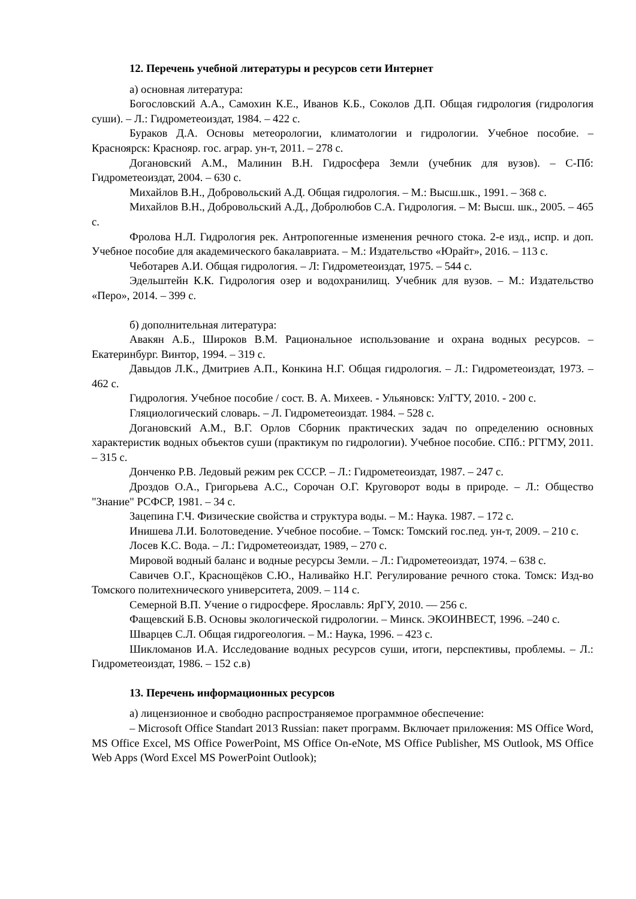12. Перечень учебной литературы и ресурсов сети Интернет
а) основная литература:
Богословский А.А., Самохин К.Е., Иванов К.Б., Соколов Д.П. Общая гидрология (гидрология суши). – Л.: Гидрометеоиздат, 1984. – 422 с.
Бураков Д.А. Основы метеорологии, климатологии и гидрологии. Учебное пособие. – Красноярск: Краснояр. гос. аграр. ун-т, 2011. – 278 с.
Догановский А.М., Малинин В.Н. Гидросфера Земли (учебник для вузов). – С-Пб: Гидрометеоиздат, 2004. – 630 с.
Михайлов В.Н., Добровольский А.Д. Общая гидрология. – М.: Высш.шк., 1991. – 368 с.
Михайлов В.Н., Добровольский А.Д., Добролюбов С.А. Гидрология. – М: Высш. шк., 2005. – 465 с.
Фролова Н.Л. Гидрология рек. Антропогенные изменения речного стока. 2-е изд., испр. и доп. Учебное пособие для академического бакалавриата. – М.: Издательство «Юрайт», 2016. – 113 с.
Чеботарев А.И. Общая гидрология. – Л: Гидрометеоиздат, 1975. – 544 с.
Эдельштейн К.К. Гидрология озер и водохранилищ. Учебник для вузов. – М.: Издательство «Перо», 2014. – 399 с.
б) дополнительная литература:
Авакян А.Б., Широков В.М. Рациональное использование и охрана водных ресурсов. – Екатеринбург. Винтор, 1994. – 319 с.
Давыдов Л.К., Дмитриев А.П., Конкина Н.Г. Общая гидрология. – Л.: Гидрометеоиздат, 1973. – 462 с.
Гидрология. Учебное пособие / сост. В. А. Михеев. - Ульяновск: УлГТУ, 2010. - 200 с.
Гляциологический словарь. – Л. Гидрометеоиздат. 1984. – 528 с.
Догановский А.М., В.Г. Орлов Сборник практических задач по определению основных характеристик водных объектов суши (практикум по гидрологии). Учебное пособие. СПб.: РГГМУ, 2011. – 315 с.
Донченко Р.В. Ледовый режим рек СССР. – Л.: Гидрометеоиздат, 1987. – 247 с.
Дроздов О.А., Григорьева А.С., Сорочан О.Г. Круговорот воды в природе. – Л.: Общество "Знание" РСФСР, 1981. – 34 с.
Зацепина Г.Ч. Физические свойства и структура воды. – М.: Наука. 1987. – 172 с.
Инишева Л.И. Болотоведение. Учебное пособие. – Томск: Томский гос.пед. ун-т, 2009. – 210 с.
Лосев К.С. Вода. – Л.: Гидрометеоиздат, 1989, – 270 с.
Мировой водный баланс и водные ресурсы Земли. – Л.: Гидрометеоиздат, 1974. – 638 с.
Савичев О.Г., Краснощёков С.Ю., Наливайко Н.Г. Регулирование речного стока. Томск: Изд-во Томского политехнического университета, 2009. – 114 с.
Семерной В.П. Учение о гидросфере. Ярославль: ЯрГУ, 2010. — 256 с.
Фащевский Б.В. Основы экологической гидрологии. – Минск. ЭКОИНВЕСТ, 1996. –240 с.
Шварцев С.Л. Общая гидрогеология. – М.: Наука, 1996. – 423 с.
Шикломанов И.А. Исследование водных ресурсов суши, итоги, перспективы, проблемы. – Л.: Гидрометеоиздат, 1986. – 152 с.в)
13. Перечень информационных ресурсов
а) лицензионное и свободно распространяемое программное обеспечение:
– Microsoft Office Standart 2013 Russian: пакет программ. Включает приложения: MS Office Word, MS Office Excel, MS Office PowerPoint, MS Office On-eNote, MS Office Publisher, MS Outlook, MS Office Web Apps (Word Excel MS PowerPoint Outlook);